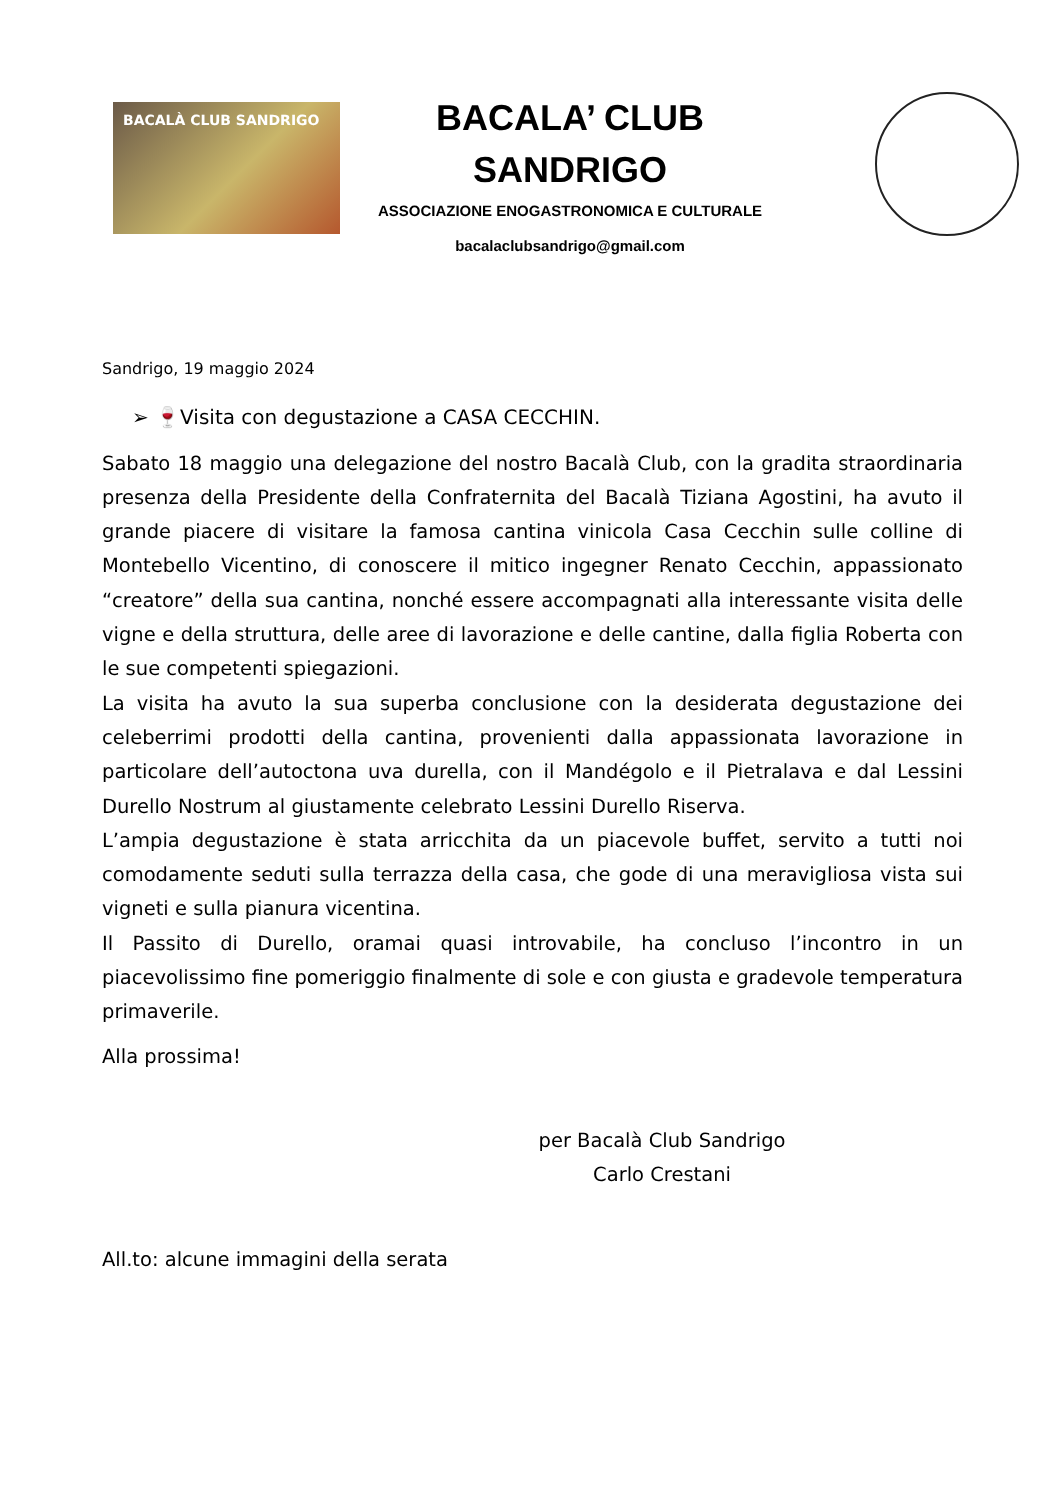BACALÀ CLUB SANDRIGO
BACALA’ CLUB
SANDRIGO
ASSOCIAZIONE ENOGASTRONOMICA E CULTURALE
bacalaclubsandrigo@gmail.com
Sandrigo, 19 maggio 2024
➢ 🍷Visita con degustazione a CASA CECCHIN.
Sabato 18 maggio una delegazione del nostro Bacalà Club, con la gradita straordinaria presenza della Presidente della Confraternita del Bacalà Tiziana Agostini, ha avuto il grande piacere di visitare la famosa cantina vinicola Casa Cecchin sulle colline di Montebello Vicentino, di conoscere il mitico ingegner Renato Cecchin, appassionato “creatore” della sua cantina, nonché essere accompagnati alla interessante visita delle vigne e della struttura, delle aree di lavorazione e delle cantine, dalla figlia Roberta con le sue competenti spiegazioni.
La visita ha avuto la sua superba conclusione con la desiderata degustazione dei celeberrimi prodotti della cantina, provenienti dalla appassionata lavorazione in particolare dell’autoctona uva durella, con il Mandégolo e il Pietralava e dal Lessini Durello Nostrum al giustamente celebrato Lessini Durello Riserva.
L’ampia degustazione è stata arricchita da un piacevole buffet, servito a tutti noi comodamente seduti sulla terrazza della casa, che gode di una meravigliosa vista sui vigneti e sulla pianura vicentina.
Il Passito di Durello, oramai quasi introvabile, ha concluso l’incontro in un piacevolissimo fine pomeriggio finalmente di sole e con giusta e gradevole temperatura primaverile.
Alla prossima!
per Bacalà Club Sandrigo
Carlo Crestani
All.to: alcune immagini della serata